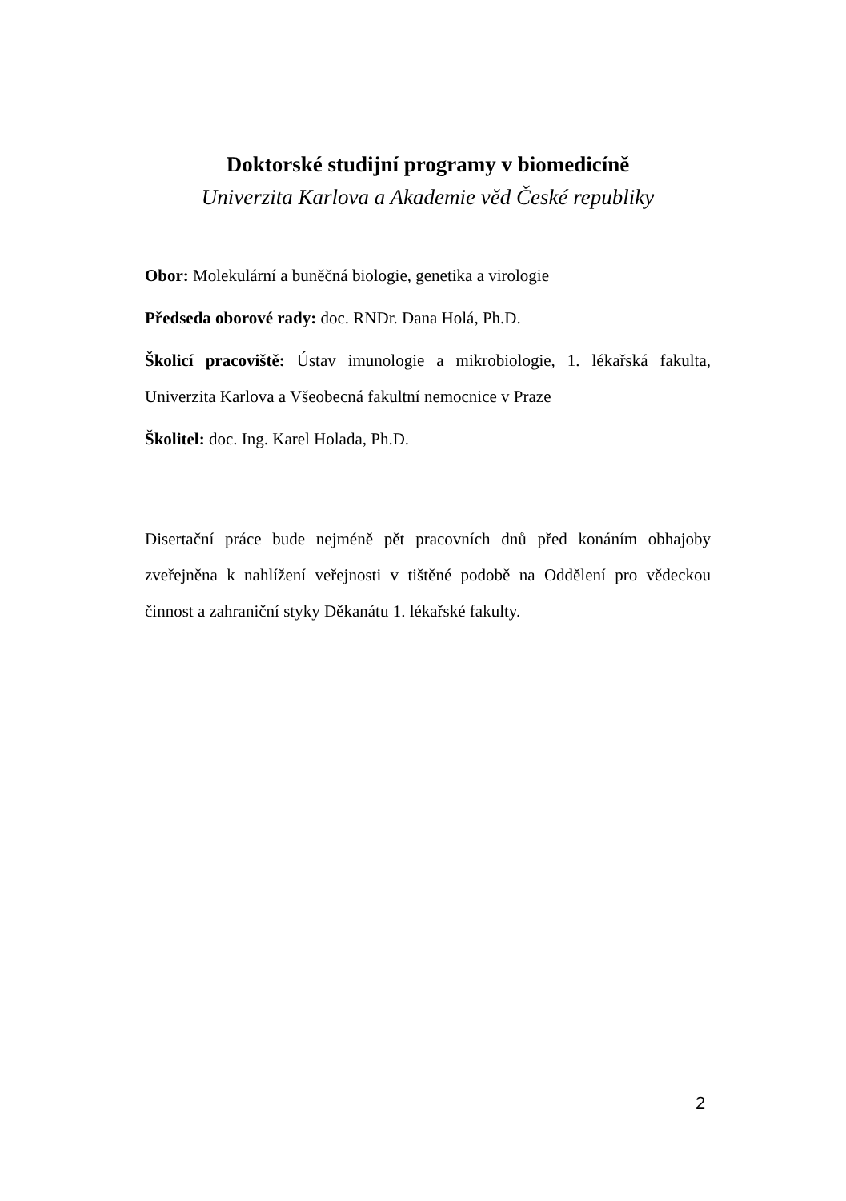Doktorské studijní programy v biomedicíně
Univerzita Karlova a Akademie věd České republiky
Obor: Molekulární a buněčná biologie, genetika a virologie
Předseda oborové rady: doc. RNDr. Dana Holá, Ph.D.
Školicí pracoviště: Ústav imunologie a mikrobiologie, 1. lékařská fakulta, Univerzita Karlova a Všeobecná fakultní nemocnice v Praze
Školitel: doc. Ing. Karel Holada, Ph.D.
Disertační práce bude nejméně pět pracovních dnů před konáním obhajoby zveřejněna k nahlížení veřejnosti v tištěné podobě na Oddělení pro vědeckou činnost a zahraniční styky Děkanátu 1. lékařské fakulty.
2